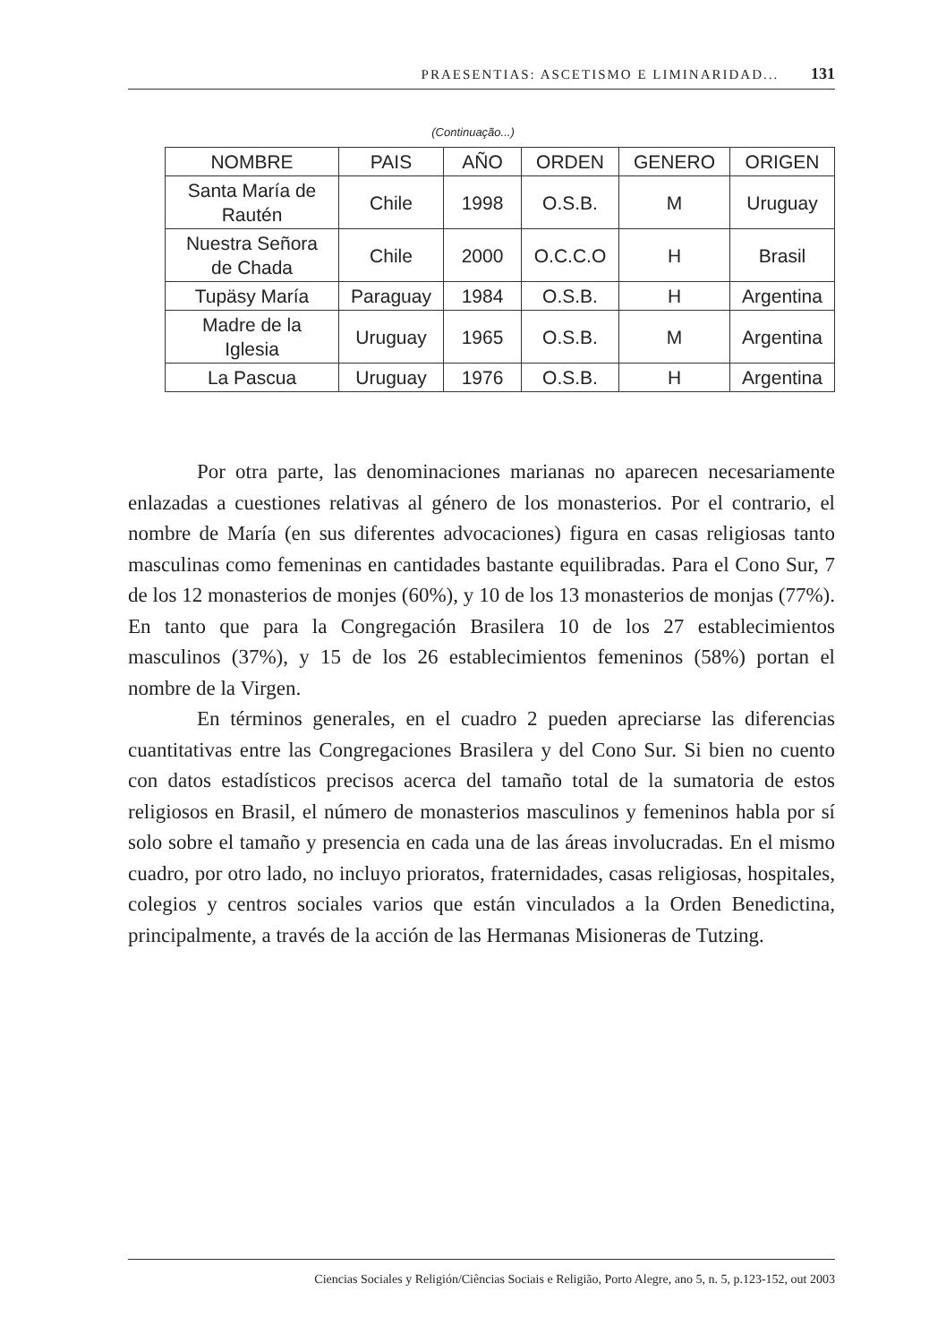PRAESENTIAS: ASCETISMO E LIMINARIDAD... 131
(Continuação...)
| NOMBRE | PAIS | AÑO | ORDEN | GENERO | ORIGEN |
| --- | --- | --- | --- | --- | --- |
| Santa María de Rautén | Chile | 1998 | O.S.B. | M | Uruguay |
| Nuestra Señora de Chada | Chile | 2000 | O.C.C.O | H | Brasil |
| Tupäsy María | Paraguay | 1984 | O.S.B. | H | Argentina |
| Madre de la Iglesia | Uruguay | 1965 | O.S.B. | M | Argentina |
| La Pascua | Uruguay | 1976 | O.S.B. | H | Argentina |
Por otra parte, las denominaciones marianas no aparecen necesariamente enlazadas a cuestiones relativas al género de los monasterios. Por el contrario, el nombre de María (en sus diferentes advocaciones) figura en casas religiosas tanto masculinas como femeninas en cantidades bastante equilibradas. Para el Cono Sur, 7 de los 12 monasterios de monjes (60%), y 10 de los 13 monasterios de monjas (77%). En tanto que para la Congregación Brasilera 10 de los 27 establecimientos masculinos (37%), y 15 de los 26 establecimientos femeninos (58%) portan el nombre de la Virgen.
En términos generales, en el cuadro 2 pueden apreciarse las diferencias cuantitativas entre las Congregaciones Brasilera y del Cono Sur. Si bien no cuento con datos estadísticos precisos acerca del tamaño total de la sumatoria de estos religiosos en Brasil, el número de monasterios masculinos y femeninos habla por sí solo sobre el tamaño y presencia en cada una de las áreas involucradas. En el mismo cuadro, por otro lado, no incluyo prioratos, fraternidades, casas religiosas, hospitales, colegios y centros sociales varios que están vinculados a la Orden Benedictina, principalmente, a través de la acción de las Hermanas Misioneras de Tutzing.
Ciencias Sociales y Religión/Ciências Sociais e Religião, Porto Alegre, ano 5, n. 5, p.123-152, out 2003